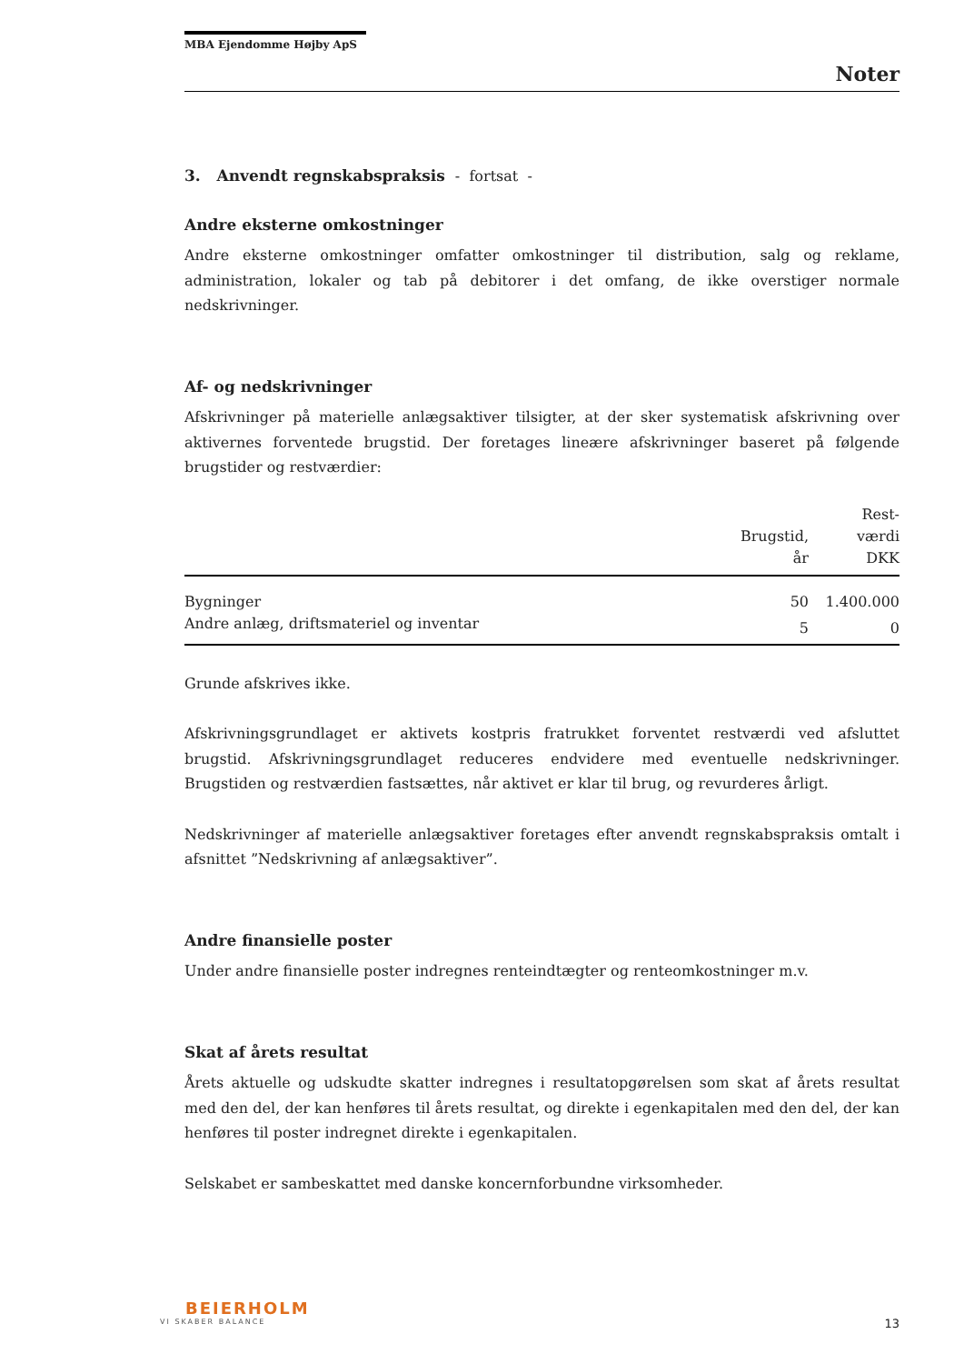MBA Ejendomme Højby ApS
Noter
3. Anvendt regnskabspraksis - fortsat -
Andre eksterne omkostninger
Andre eksterne omkostninger omfatter omkostninger til distribution, salg og reklame, administration, lokaler og tab på debitorer i det omfang, de ikke overstiger normale nedskrivninger.
Af- og nedskrivninger
Afskrivninger på materielle anlægsaktiver tilsigter, at der sker systematisk afskrivning over aktivernes forventede brugstid. Der foretages lineære afskrivninger baseret på følgende brugstider og restværdier:
| | Brugstid, år | Rest- værdi DKK |
| --- | --- | --- |
| Bygninger | 50 | 1.400.000 |
| Andre anlæg, driftsmateriel og inventar | 5 | 0 |
Grunde afskrives ikke.
Afskrivningsgrundlaget er aktivets kostpris fratrukket forventet restværdi ved afsluttet brugstid. Afskrivningsgrundlaget reduceres endvidere med eventuelle nedskrivninger. Brugstiden og restværdien fastsættes, når aktivet er klar til brug, og revurderes årligt.
Nedskrivninger af materielle anlægsaktiver foretages efter anvendt regnskabspraksis omtalt i afsnittet ”Nedskrivning af anlægsaktiver”.
Andre finansielle poster
Under andre finansielle poster indregnes renteindtægter og renteomkostninger m.v.
Skat af årets resultat
Årets aktuelle og udskudte skatter indregnes i resultatopgørelsen som skat af årets resultat med den del, der kan henføres til årets resultat, og direkte i egenkapitalen med den del, der kan henføres til poster indregnet direkte i egenkapitalen.
Selskabet er sambeskattet med danske koncernforbundne virksomheder.
BEIERHOLM
VI SKABER BALANCE
13